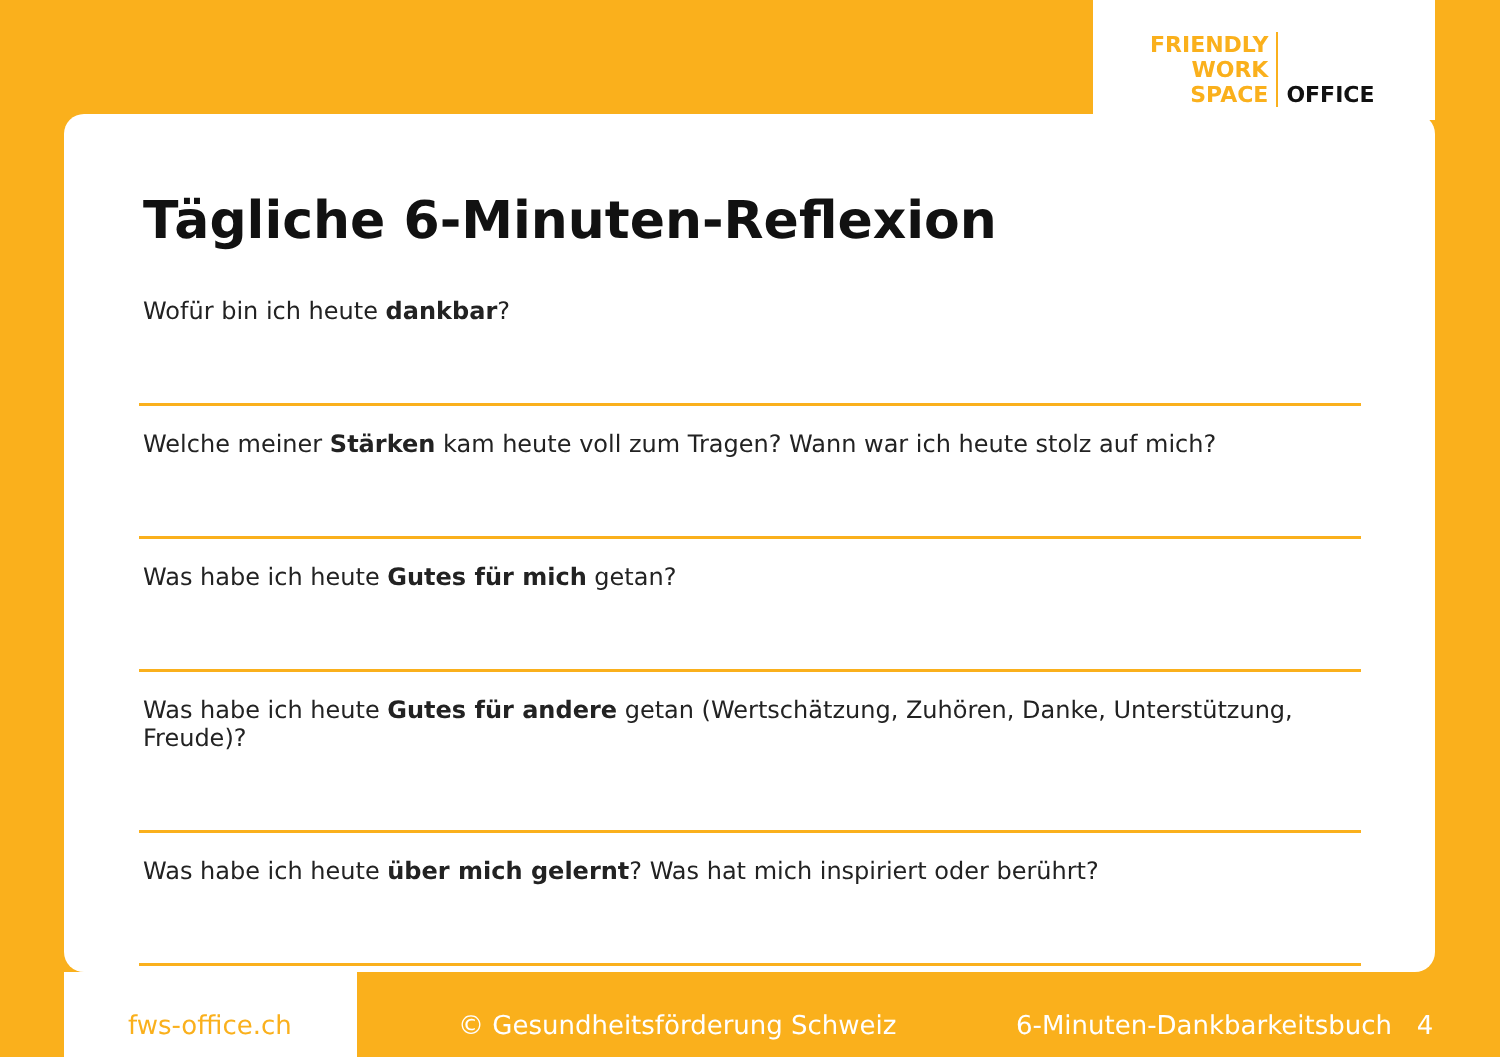FRIENDLY
WORK
SPACE
OFFICE
Tägliche 6-Minuten-Reflexion
Wofür bin ich heute dankbar?
Welche meiner Stärken kam heute voll zum Tragen? Wann war ich heute stolz auf mich?
Was habe ich heute Gutes für mich getan?
Was habe ich heute Gutes für andere getan (Wertschätzung, Zuhören, Danke, Unterstützung, Freude)?
Was habe ich heute über mich gelernt? Was hat mich inspiriert oder berührt?
fws-office.ch © Gesundheitsförderung Schweiz 6-Minuten-Dankbarkeitsbuch 4